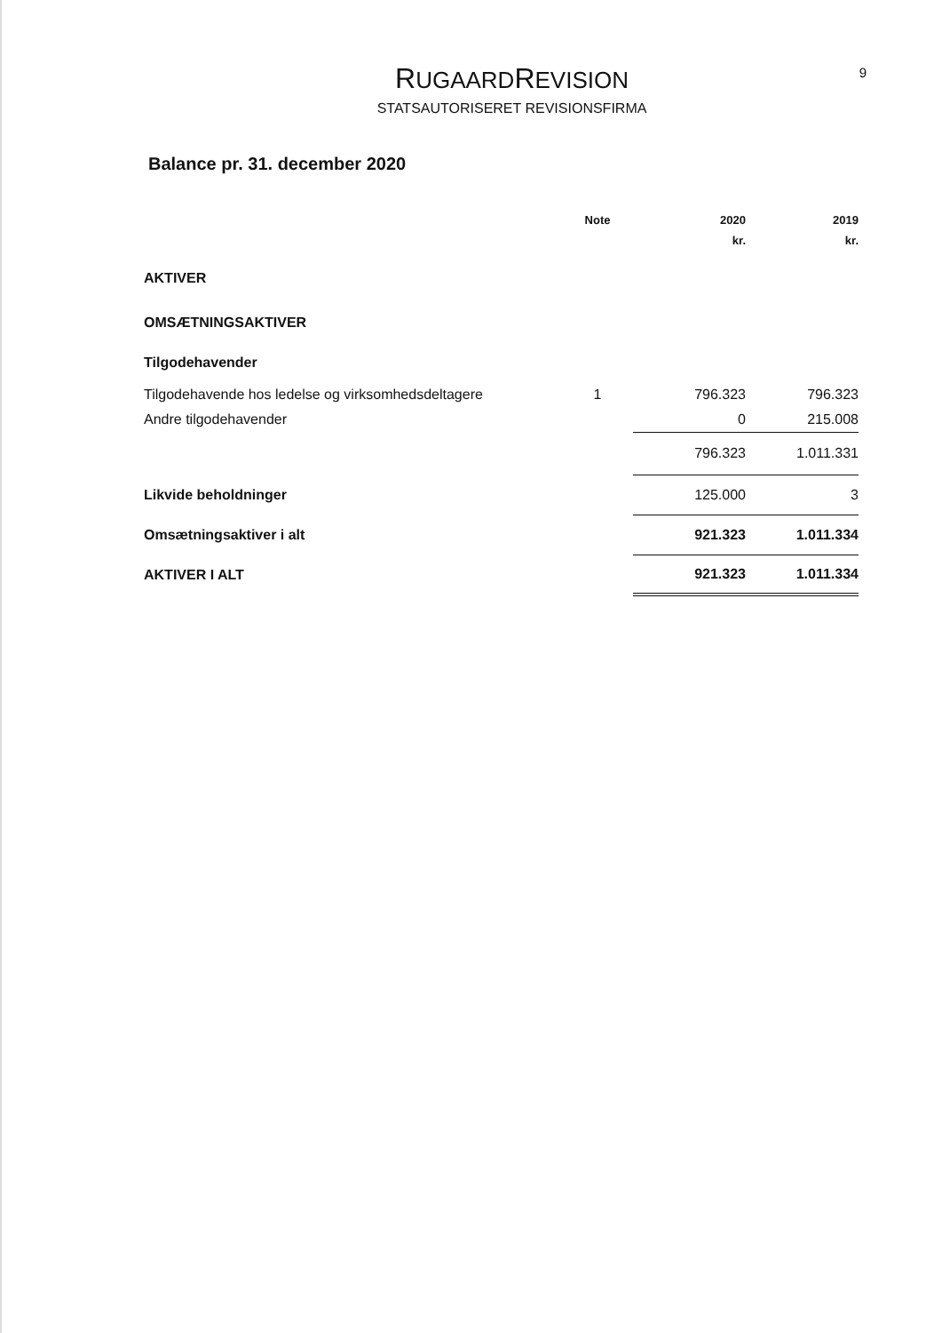RUGAARDREVISION
STATSAUTORISERET REVISIONSFIRMA
9
Balance pr. 31. december 2020
| | Note | 2020 | 2019 |
| | | kr. | kr. |
| AKTIVER | | | |
| OMSÆTNINGSAKTIVER | | | |
| Tilgodehavender | | | |
| Tilgodehavende hos ledelse og virksomhedsdeltagere | 1 | 796.323 | 796.323 |
| Andre tilgodehavender | | 0 | 215.008 |
| | | 796.323 | 1.011.331 |
| Likvide beholdninger | | 125.000 | 3 |
| Omsætningsaktiver i alt | | 921.323 | 1.011.334 |
| AKTIVER I ALT | | 921.323 | 1.011.334 |